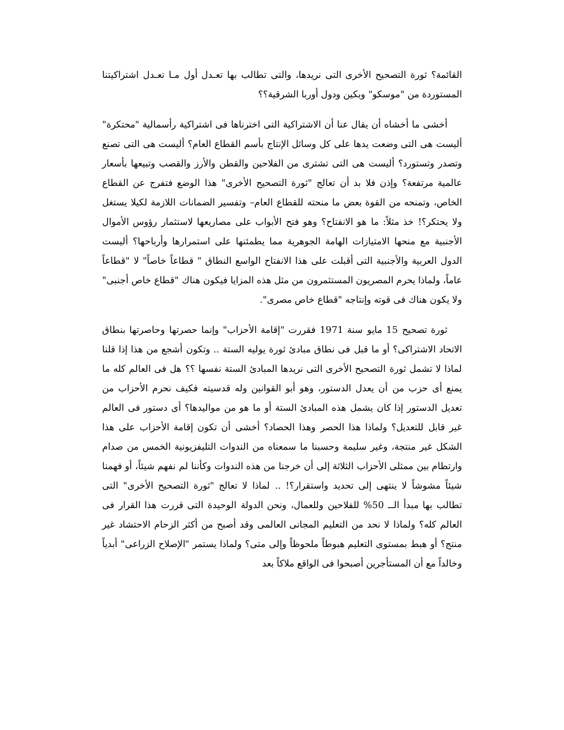القائمة؟ ثورة التصحيح الأخرى التى نريدها، والتى تطالب بها تعـدل أول مـا تعـدل اشتراكيتنا المستوردة من "موسكو" وبكين ودول أوربا الشرقية؟؟
أخشى ما أخشاه أن يقال عنا أن الاشتراكية التى اخترناها فى اشتراكية رأسمالية "محتكرة" أليست هى التى وضعت يدها على كل وسائل الإنتاج بأسم القطاع العام؟ أليست هى التى تصنع وتصدر وتستورد؟ أليست هى التى تشترى من الفلاحين والقطن والأرز والقصب وتبيعها بأسعار عالمية مرتفعة؟ وإذن فلا بد أن تعالج "ثورة التصحيح الأخرى" هذا الوضع فتفرج عن القطاع الخاص، وتمنحه من القوة بعض ما منحته للقطاع العام– وتفسير الضمانات اللازمة لكيلا يستغل ولا يحتكر؟! خذ مثلاً: ما هو الانفتاح؟ وهو فتح الأبواب على مصاريعها لاستثمار رؤوس الأموال الأجنبية مع منحها الامتيازات الهامة الجوهرية مما يطمئنها على استمرارها وأرباحها؟ أليست الدول العربية والأجنبية التى أقبلت على هذا الانفتاح الواسع النطاق " قطاعاً خاصاً" لا "قطاعاً عاماً، ولماذا يحرم المصريون المستثمرون من مثل هذه المزايا فيكون هناك "قطاع خاص أجنبى" ولا يكون هناك فى قوته وإنتاجه "قطاع خاص مصرى".
ثورة تصحيح 15 مايو سنة 1971 فقررت "إقامة الأحزاب" وإنما حصرتها وحاصرتها بنطاق الاتحاد الاشتراكى؟ أو ما قبل فى نطاق مبادئ ثورة يوليه الستة .. وتكون أشجع من هذا إذا قلنا لماذا لا تشمل ثورة التصحيح الأخرى التى نريدها المبادئ الستة نفسها ؟؟ هل فى العالم كله ما يمنع أى حزب من أن يعدل الدستور، وهو أبو القوانين وله قدسيته فكيف نحرم الأحزاب من تعديل الدستور إذا كان يشمل هذه المبادئ الستة أو ما هو من مواليدها؟ أى دستور فى العالم غير قابل للتعديل؟ ولماذا هذا الحصر وهذا الحصاد؟ أخشى أن تكون إقامة الأحزاب على هذا الشكل غير منتجة، وغير سليمة وحسبنا ما سمعناه من الندوات التليفزيونية الخمس من صدام وارتطام بين ممثلى الأحزاب الثلاثة إلى أن خرجنا من هذه الندوات وكأننا لم نفهم شيئاً، أو فهمنا شيئاً مشوشاً لا ينتهى إلى تحديد واستقرار؟! .. لماذا لا تعالج "ثورة التصحيح الأخرى" التى تطالب بها مبدأ الــ 50% للفلاحين وللعمال، ونحن الدولة الوحيدة التى قررت هذا القرار فى العالم كله؟ ولماذا لا نحد من التعليم المجانى العالمى وقد أصبح من أكثر الزحام الاحتشاد غير منتج؟ أو هبط بمستوى التعليم هبوطاً ملحوظاً وإلى متى؟ ولماذا يستمر "الإصلاح الزراعى" أبدياً وخالداً مع أن المستأجرين أصبحوا فى الواقع ملاكاً بعد